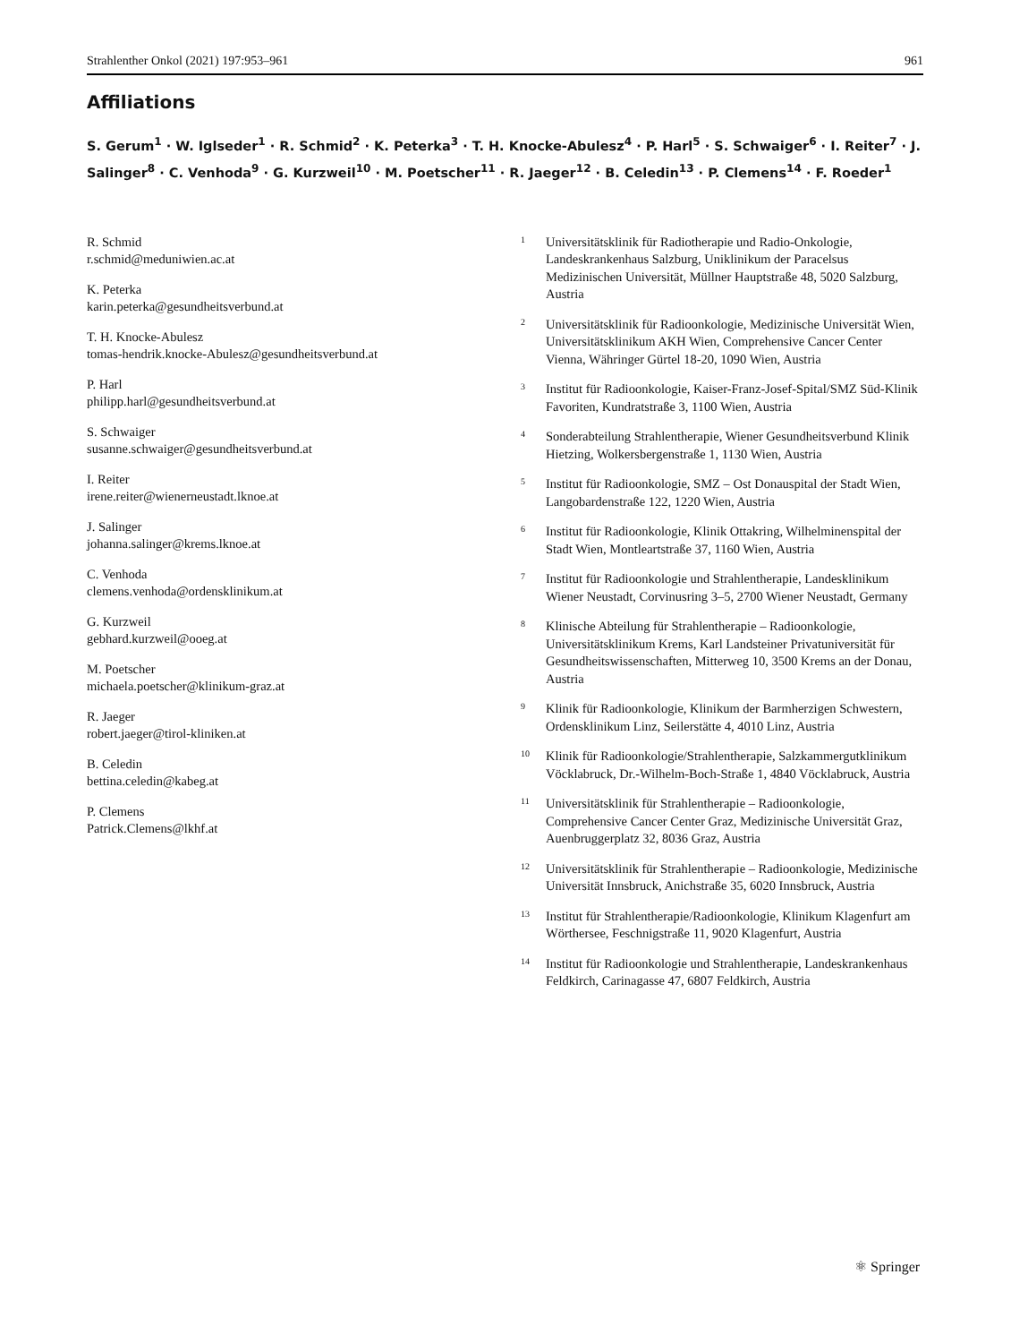Strahlenther Onkol (2021) 197:953–961 961
Affiliations
S. Gerum<sup>1</sup> · W. Iglseder<sup>1</sup> · R. Schmid<sup>2</sup> · K. Peterka<sup>3</sup> · T. H. Knocke-Abulesz<sup>4</sup> · P. Harl<sup>5</sup> · S. Schwaiger<sup>6</sup> · I. Reiter<sup>7</sup> · J. Salinger<sup>8</sup> · C. Venhoda<sup>9</sup> · G. Kurzweil<sup>10</sup> · M. Poetscher<sup>11</sup> · R. Jaeger<sup>12</sup> · B. Celedin<sup>13</sup> · P. Clemens<sup>14</sup> · F. Roeder<sup>1</sup>
R. Schmid
r.schmid@meduniwien.ac.at
K. Peterka
karin.peterka@gesundheitsverbund.at
T. H. Knocke-Abulesz
tomas-hendrik.knocke-Abulesz@gesundheitsverbund.at
P. Harl
philipp.harl@gesundheitsverbund.at
S. Schwaiger
susanne.schwaiger@gesundheitsverbund.at
I. Reiter
irene.reiter@wienerneustadt.lknoe.at
J. Salinger
johanna.salinger@krems.lknoe.at
C. Venhoda
clemens.venhoda@ordensklinikum.at
G. Kurzweil
gebhard.kurzweil@ooeg.at
M. Poetscher
michaela.poetscher@klinikum-graz.at
R. Jaeger
robert.jaeger@tirol-kliniken.at
B. Celedin
bettina.celedin@kabeg.at
P. Clemens
Patrick.Clemens@lkhf.at
1 Universitätsklinik für Radiotherapie und Radio-Onkologie, Landeskrankenhaus Salzburg, Uniklinikum der Paracelsus Medizinischen Universität, Müllner Hauptstraße 48, 5020 Salzburg, Austria
2 Universitätsklinik für Radioonkologie, Medizinische Universität Wien, Universitätsklinikum AKH Wien, Comprehensive Cancer Center Vienna, Währinger Gürtel 18-20, 1090 Wien, Austria
3 Institut für Radioonkologie, Kaiser-Franz-Josef-Spital/SMZ Süd-Klinik Favoriten, Kundratstraße 3, 1100 Wien, Austria
4 Sonderabteilung Strahlentherapie, Wiener Gesundheitsverbund Klinik Hietzing, Wolkersbergenstraße 1, 1130 Wien, Austria
5 Institut für Radioonkologie, SMZ – Ost Donauspital der Stadt Wien, Langobardenstraße 122, 1220 Wien, Austria
6 Institut für Radioonkologie, Klinik Ottakring, Wilhelminenspital der Stadt Wien, Montleartstraße 37, 1160 Wien, Austria
7 Institut für Radioonkologie und Strahlentherapie, Landesklinikum Wiener Neustadt, Corvinusring 3–5, 2700 Wiener Neustadt, Germany
8 Klinische Abteilung für Strahlentherapie – Radioonkologie, Universitätsklinikum Krems, Karl Landsteiner Privatuniversität für Gesundheitswissenschaften, Mitterweg 10, 3500 Krems an der Donau, Austria
9 Klinik für Radioonkologie, Klinikum der Barmherzigen Schwestern, Ordensklinikum Linz, Seilerstätte 4, 4010 Linz, Austria
10 Klinik für Radioonkologie/Strahlentherapie, Salzkammergutklinikum Vöcklabruck, Dr.-Wilhelm-Boch-Straße 1, 4840 Vöcklabruck, Austria
11 Universitätsklinik für Strahlentherapie – Radioonkologie, Comprehensive Cancer Center Graz, Medizinische Universität Graz, Auenbruggerplatz 32, 8036 Graz, Austria
12 Universitätsklinik für Strahlentherapie – Radioonkologie, Medizinische Universität Innsbruck, Anichstraße 35, 6020 Innsbruck, Austria
13 Institut für Strahlentherapie/Radioonkologie, Klinikum Klagenfurt am Wörthersee, Feschnigstraße 11, 9020 Klagenfurt, Austria
14 Institut für Radioonkologie und Strahlentherapie, Landeskrankenhaus Feldkirch, Carinagasse 47, 6807 Feldkirch, Austria
⚛ Springer